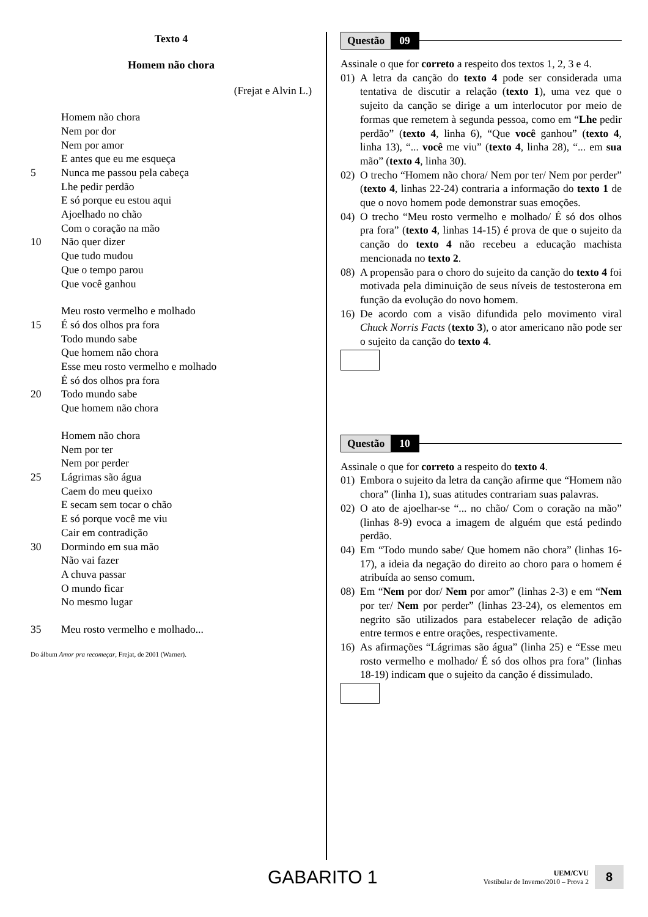Texto 4
Homem não chora
(Frejat e Alvin L.)
Homem não chora
Nem por dor
Nem por amor
E antes que eu me esqueça
5 Nunca me passou pela cabeça
Lhe pedir perdão
E só porque eu estou aqui
Ajoelhado no chão
Com o coração na mão
10 Não quer dizer
Que tudo mudou
Que o tempo parou
Que você ganhou
Meu rosto vermelho e molhado
15 É só dos olhos pra fora
Todo mundo sabe
Que homem não chora
Esse meu rosto vermelho e molhado
É só dos olhos pra fora
20 Todo mundo sabe
Que homem não chora
Homem não chora
Nem por ter
Nem por perder
25 Lágrimas são água
Caem do meu queixo
E secam sem tocar o chão
E só porque você me viu
Cair em contradição
30 Dormindo em sua mão
Não vai fazer
A chuva passar
O mundo ficar
No mesmo lugar
35 Meu rosto vermelho e molhado...
Do álbum Amor pra recomeçar, Frejat, de 2001 (Warner).
Questão 09
Assinale o que for correto a respeito dos textos 1, 2, 3 e 4.
01) A letra da canção do texto 4 pode ser considerada uma tentativa de discutir a relação (texto 1), uma vez que o sujeito da canção se dirige a um interlocutor por meio de formas que remetem à segunda pessoa, como em “Lhe pedir perdão” (texto 4, linha 6), “Que você ganhou” (texto 4, linha 13), “... você me viu” (texto 4, linha 28), “... em sua mão” (texto 4, linha 30).
02) O trecho “Homem não chora/ Nem por ter/ Nem por perder” (texto 4, linhas 22-24) contraria a informação do texto 1 de que o novo homem pode demonstrar suas emoções.
04) O trecho “Meu rosto vermelho e molhado/ É só dos olhos pra fora” (texto 4, linhas 14-15) é prova de que o sujeito da canção do texto 4 não recebeu a educação machista mencionada no texto 2.
08) A propensão para o choro do sujeito da canção do texto 4 foi motivada pela diminuição de seus níveis de testosterona em função da evolução do novo homem.
16) De acordo com a visão difundida pelo movimento viral Chuck Norris Facts (texto 3), o ator americano não pode ser o sujeito da canção do texto 4.
Questão 10
Assinale o que for correto a respeito do texto 4.
01) Embora o sujeito da letra da canção afirme que “Homem não chora” (linha 1), suas atitudes contrariam suas palavras.
02) O ato de ajoelhar-se “... no chão/ Com o coração na mão” (linhas 8-9) evoca a imagem de alguém que está pedindo perdão.
04) Em “Todo mundo sabe/ Que homem não chora” (linhas 16-17), a ideia da negação do direito ao choro para o homem é atribuída ao senso comum.
08) Em “Nem por dor/ Nem por amor” (linhas 2-3) e em “Nem por ter/ Nem por perder” (linhas 23-24), os elementos em negrito são utilizados para estabelecer relação de adição entre termos e entre orações, respectivamente.
16) As afirmações “Lágrimas são água” (linha 25) e “Esse meu rosto vermelho e molhado/ É só dos olhos pra fora” (linhas 18-19) indicam que o sujeito da canção é dissimulado.
GABARITO 1
UEM/CVU
Vestibular de Inverno/2010 – Prova 2
8